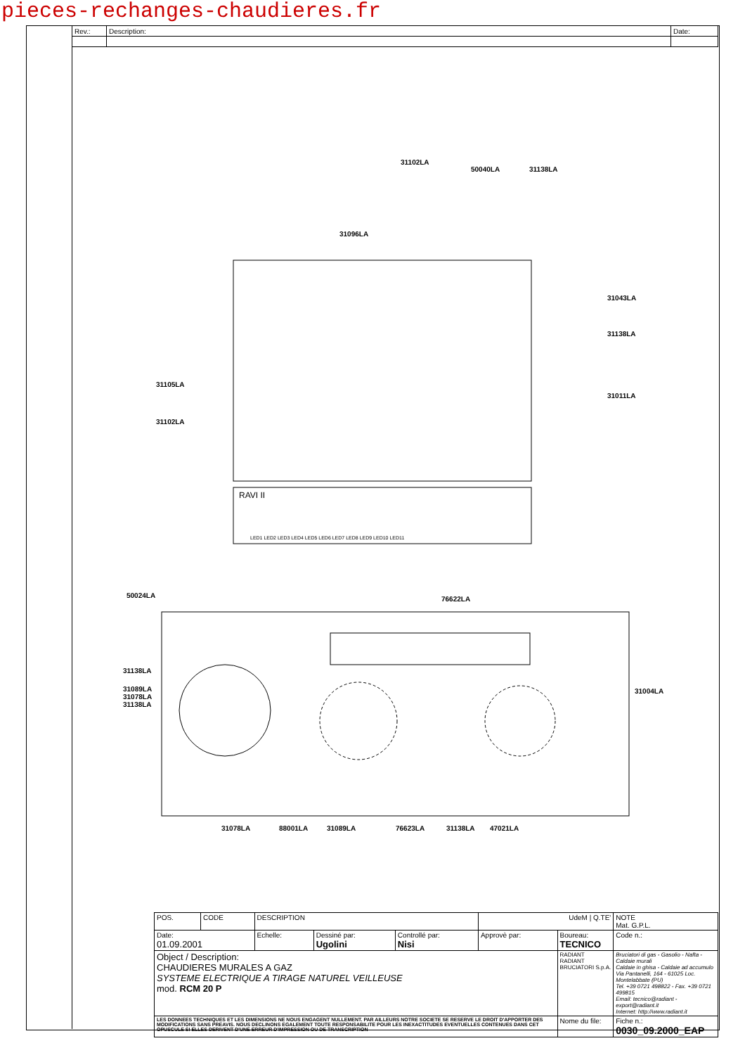pieces-rechanges-chaudieres.fr
| Rev.: | Description: | Date: |
31102LA
50040LA 31138LA
31096LA
31043LA
31138LA
31105LA
31102LA
31011LA
RAVI II
LED1 LED2 LED3 LED4 LED5 LED6 LED7 LED8 LED9 LED10 LED11
50024LA 76622LA
31138LA
31089LA
31078LA
31138LA
31004LA
31078LA 88001LA 31089LA 76623LA 31138LA 47021LA
| POS. | CODE | DESCRIPTION | | | UdeM / Q.TE' | | NOTE Mat. G.P.L. |
| Date: 01.09.2001 | | Echelle: | Dessiné par: Ugolini | Controllé par: Nisi | Approvè par: | Boureau: TECNICO | Code n.: |
| Object / Description: CHAUDIERES MURALES A GAZ SYSTEME ELECTRIQUE A TIRAGE NATUREL VEILLEUSE mod. RCM 20 P | | | | | | RADIANT RADIANT BRUCIATORI S.p.A. | Bruciatori di gas - Gasolio - Nafta - Caldaie murali Caldaie in ghisa - Caldaie ad accumulo Via Pantanelli, 164 - 61025 Loc. Montelabbate (PU) Tel. +39 0721 498822 - Fax. +39 0721 499815 Email: tecnico@radiant - export@radiant.it Internet: http://www.radiant.it |
| LES DONNEES TECHNIQUES ET LES DIMENSIONS NE NOUS ENGAGENT NULLEMENT. PAR AILLEURS NOTRE SOCIETE SE RESERVE LE DROIT D'APPORTER DES MODIFICATIONS SANS PREAVIS. NOUS DECLINONS EGALEMENT TOUTE RESPONSABILITE POUR LES INEXACTITUDES EVENTUELLES CONTENUES DANS CET OPUSCULE SI ELLES DERIVENT D'UNE ERREUR D'IMPRESSION OU DE TRANSCRIPTION | | | | | | Nome du file: | Fiche n.: 0030_09.2000_EAP |